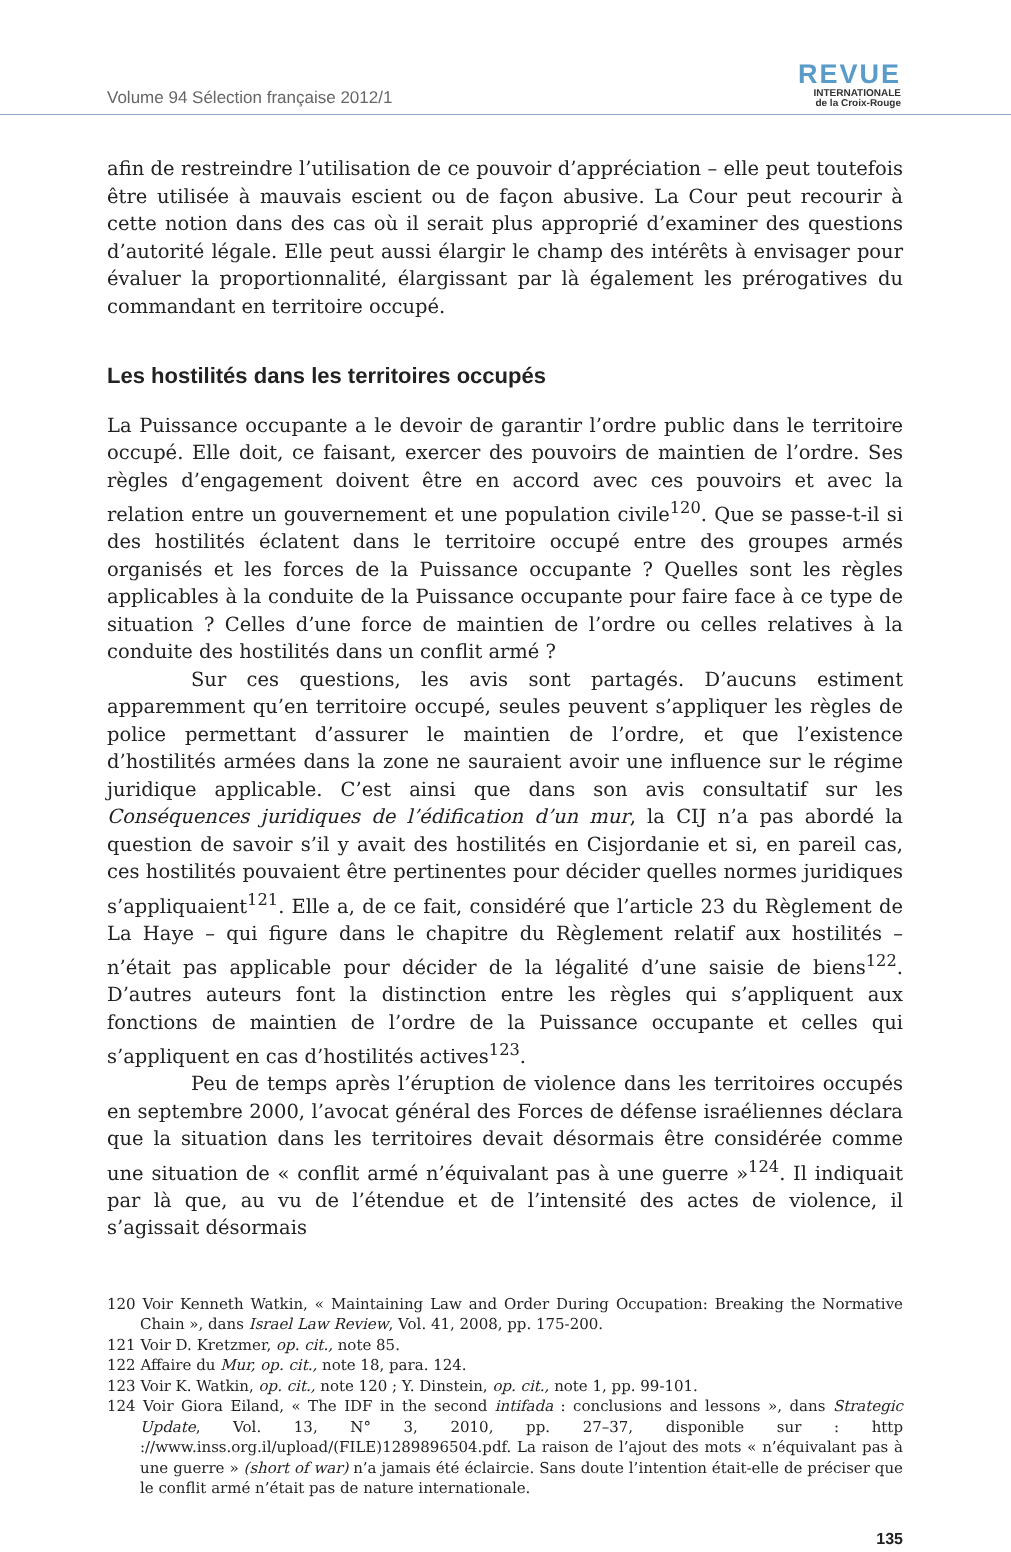Volume 94 Sélection française 2012/1
REVUE
INTERNATIONALE
de la Croix-Rouge
afin de restreindre l’utilisation de ce pouvoir d’appréciation – elle peut toutefois être utilisée à mauvais escient ou de façon abusive. La Cour peut recourir à cette notion dans des cas où il serait plus approprié d’examiner des questions d’autorité légale. Elle peut aussi élargir le champ des intérêts à envisager pour évaluer la proportionnalité, élargissant par là également les prérogatives du commandant en territoire occupé.
Les hostilités dans les territoires occupés
La Puissance occupante a le devoir de garantir l’ordre public dans le territoire occupé. Elle doit, ce faisant, exercer des pouvoirs de maintien de l’ordre. Ses règles d’engagement doivent être en accord avec ces pouvoirs et avec la relation entre un gouvernement et une population civile<sup>120</sup>. Que se passe-t-il si des hostilités éclatent dans le territoire occupé entre des groupes armés organisés et les forces de la Puissance occupante ? Quelles sont les règles applicables à la conduite de la Puissance occupante pour faire face à ce type de situation ? Celles d’une force de maintien de l’ordre ou celles relatives à la conduite des hostilités dans un conflit armé ?
Sur ces questions, les avis sont partagés. D’aucuns estiment apparemment qu’en territoire occupé, seules peuvent s’appliquer les règles de police permettant d’assurer le maintien de l’ordre, et que l’existence d’hostilités armées dans la zone ne sauraient avoir une influence sur le régime juridique applicable. C’est ainsi que dans son avis consultatif sur les Conséquences juridiques de l’édification d’un mur, la CIJ n’a pas abordé la question de savoir s’il y avait des hostilités en Cisjordanie et si, en pareil cas, ces hostilités pouvaient être pertinentes pour décider quelles normes juridiques s’appliquaient<sup>121</sup>. Elle a, de ce fait, considéré que l’article 23 du Règlement de La Haye – qui figure dans le chapitre du Règlement relatif aux hostilités – n’était pas applicable pour décider de la légalité d’une saisie de biens<sup>122</sup>. D’autres auteurs font la distinction entre les règles qui s’appliquent aux fonctions de maintien de l’ordre de la Puissance occupante et celles qui s’appliquent en cas d’hostilités actives<sup>123</sup>.
Peu de temps après l’éruption de violence dans les territoires occupés en septembre 2000, l’avocat général des Forces de défense israéliennes déclara que la situation dans les territoires devait désormais être considérée comme une situation de « conflit armé n’équivalant pas à une guerre »<sup>124</sup>. Il indiquait par là que, au vu de l’étendue et de l’intensité des actes de violence, il s’agissait désormais
120 Voir Kenneth Watkin, « Maintaining Law and Order During Occupation: Breaking the Normative Chain », dans Israel Law Review, Vol. 41, 2008, pp. 175-200.
121 Voir D. Kretzmer, op. cit., note 85.
122 Affaire du Mur, op. cit., note 18, para. 124.
123 Voir K. Watkin, op. cit., note 120 ; Y. Dinstein, op. cit., note 1, pp. 99-101.
124 Voir Giora Eiland, « The IDF in the second intifada : conclusions and lessons », dans Strategic Update, Vol. 13, N° 3, 2010, pp. 27–37, disponible sur : http ://www.inss.org.il/upload/(FILE)1289896504.pdf. La raison de l’ajout des mots « n’équivalant pas à une guerre » (short of war) n’a jamais été éclaircie. Sans doute l’intention était-elle de préciser que le conflit armé n’était pas de nature internationale.
135